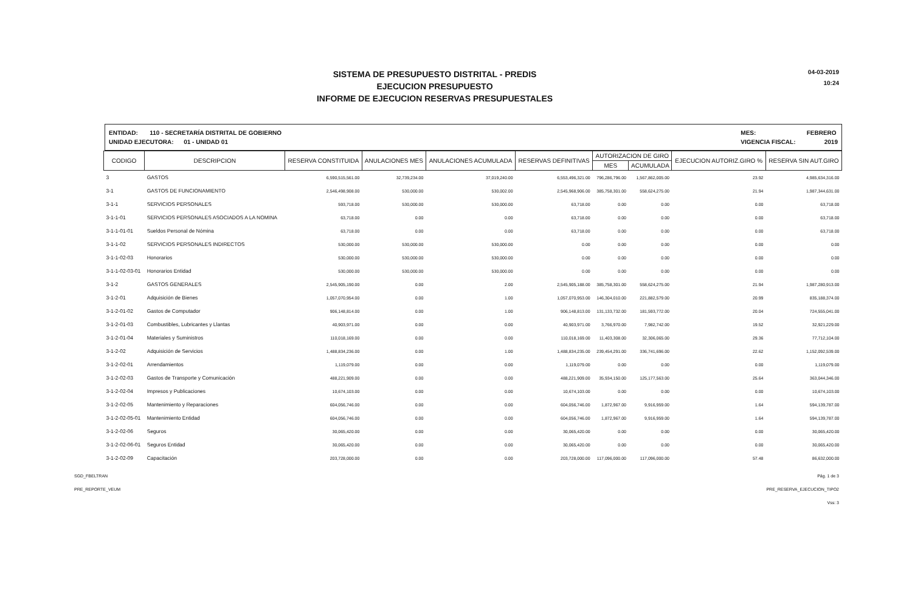04-03-2019
10:24
SISTEMA DE PRESUPUESTO DISTRITAL - PREDIS
EJECUCION PRESUPUESTO
INFORME DE EJECUCION RESERVAS PRESUPUESTALES
ENTIDAD: 110 - SECRETARÍA DISTRITAL DE GOBIERNO
UNIDAD EJECUTORA: 01 - UNIDAD 01
MES: FEBRERO
VIGENCIA FISCAL: 2019
| CODIGO | DESCRIPCION | RESERVA CONSTITUIDA | ANULACIONES MES | ANULACIONES ACUMULADA | RESERVAS DEFINITIVAS | AUTORIZACION DE GIRO | | EJECUCION AUTORIZ.GIRO % | RESERVA SIN AUT.GIRO |
| --- | --- | --- | --- | --- | --- | --- | --- | --- | --- |
| | | | | | | MES | ACUMULADA | | |
| 3 | GASTOS | 6,590,515,561.00 | 32,739,234.00 | 37,019,240.00 | 6,553,496,321.00 | 796,286,796.00 | 1,567,862,005.00 | 23.92 | 4,985,634,316.00 |
| 3-1 | GASTOS DE FUNCIONAMIENTO | 2,546,498,908.00 | 530,000.00 | 530,002.00 | 2,545,968,906.00 | 385,758,301.00 | 558,624,275.00 | 21.94 | 1,987,344,631.00 |
| 3-1-1 | SERVICIOS PERSONALES | 593,718.00 | 530,000.00 | 530,000.00 | 63,718.00 | 0.00 | 0.00 | 0.00 | 63,718.00 |
| 3-1-1-01 | SERVICIOS PERSONALES ASOCIADOS A LA NOMINA | 63,718.00 | 0.00 | 0.00 | 63,718.00 | 0.00 | 0.00 | 0.00 | 63,718.00 |
| 3-1-1-01-01 | Sueldos Personal de Nómina | 63,718.00 | 0.00 | 0.00 | 63,718.00 | 0.00 | 0.00 | 0.00 | 63,718.00 |
| 3-1-1-02 | SERVICIOS PERSONALES INDIRECTOS | 530,000.00 | 530,000.00 | 530,000.00 | 0.00 | 0.00 | 0.00 | 0.00 | 0.00 |
| 3-1-1-02-03 | Honorarios | 530,000.00 | 530,000.00 | 530,000.00 | 0.00 | 0.00 | 0.00 | 0.00 | 0.00 |
| 3-1-1-02-03-01 | Honorarios Entidad | 530,000.00 | 530,000.00 | 530,000.00 | 0.00 | 0.00 | 0.00 | 0.00 | 0.00 |
| 3-1-2 | GASTOS GENERALES | 2,545,905,190.00 | 0.00 | 2.00 | 2,545,905,188.00 | 385,758,301.00 | 558,624,275.00 | 21.94 | 1,987,280,913.00 |
| 3-1-2-01 | Adquisición de Bienes | 1,057,070,954.00 | 0.00 | 1.00 | 1,057,070,953.00 | 146,304,010.00 | 221,882,579.00 | 20.99 | 835,188,374.00 |
| 3-1-2-01-02 | Gastos de Computador | 906,148,814.00 | 0.00 | 1.00 | 906,148,813.00 | 131,133,732.00 | 181,593,772.00 | 20.04 | 724,555,041.00 |
| 3-1-2-01-03 | Combustibles, Lubricantes y Llantas | 40,903,971.00 | 0.00 | 0.00 | 40,903,971.00 | 3,766,970.00 | 7,982,742.00 | 19.52 | 32,921,229.00 |
| 3-1-2-01-04 | Materiales y Suministros | 110,018,169.00 | 0.00 | 0.00 | 110,018,169.00 | 11,403,308.00 | 32,306,065.00 | 29.36 | 77,712,104.00 |
| 3-1-2-02 | Adquisición de Servicios | 1,488,834,236.00 | 0.00 | 1.00 | 1,488,834,235.00 | 239,454,291.00 | 336,741,696.00 | 22.62 | 1,152,092,539.00 |
| 3-1-2-02-01 | Arrendamientos | 1,119,079.00 | 0.00 | 0.00 | 1,119,079.00 | 0.00 | 0.00 | 0.00 | 1,119,079.00 |
| 3-1-2-02-03 | Gastos de Transporte y Comunicación | 488,221,909.00 | 0.00 | 0.00 | 488,221,909.00 | 35,934,150.00 | 125,177,563.00 | 25.64 | 363,044,346.00 |
| 3-1-2-02-04 | Impresos y Publicaciones | 10,674,103.00 | 0.00 | 0.00 | 10,674,103.00 | 0.00 | 0.00 | 0.00 | 10,674,103.00 |
| 3-1-2-02-05 | Mantenimiento y Reparaciones | 604,056,746.00 | 0.00 | 0.00 | 604,056,746.00 | 1,872,967.00 | 9,916,959.00 | 1.64 | 594,139,787.00 |
| 3-1-2-02-05-01 | Mantenimiento Entidad | 604,056,746.00 | 0.00 | 0.00 | 604,056,746.00 | 1,872,967.00 | 9,916,959.00 | 1.64 | 594,139,787.00 |
| 3-1-2-02-06 | Seguros | 30,065,420.00 | 0.00 | 0.00 | 30,065,420.00 | 0.00 | 0.00 | 0.00 | 30,065,420.00 |
| 3-1-2-02-06-01 | Seguros Entidad | 30,065,420.00 | 0.00 | 0.00 | 30,065,420.00 | 0.00 | 0.00 | 0.00 | 30,065,420.00 |
| 3-1-2-02-09 | Capacitación | 203,728,000.00 | 0.00 | 0.00 | 203,728,000.00 | 117,096,000.00 | 117,096,000.00 | 57.48 | 86,632,000.00 |
SGD_FBELTRAN
PRE_REPORTE_VEUM
Pág. 1 de 3
PRE_RESERVA_EJECUCION_TIPO2
Vss: 3